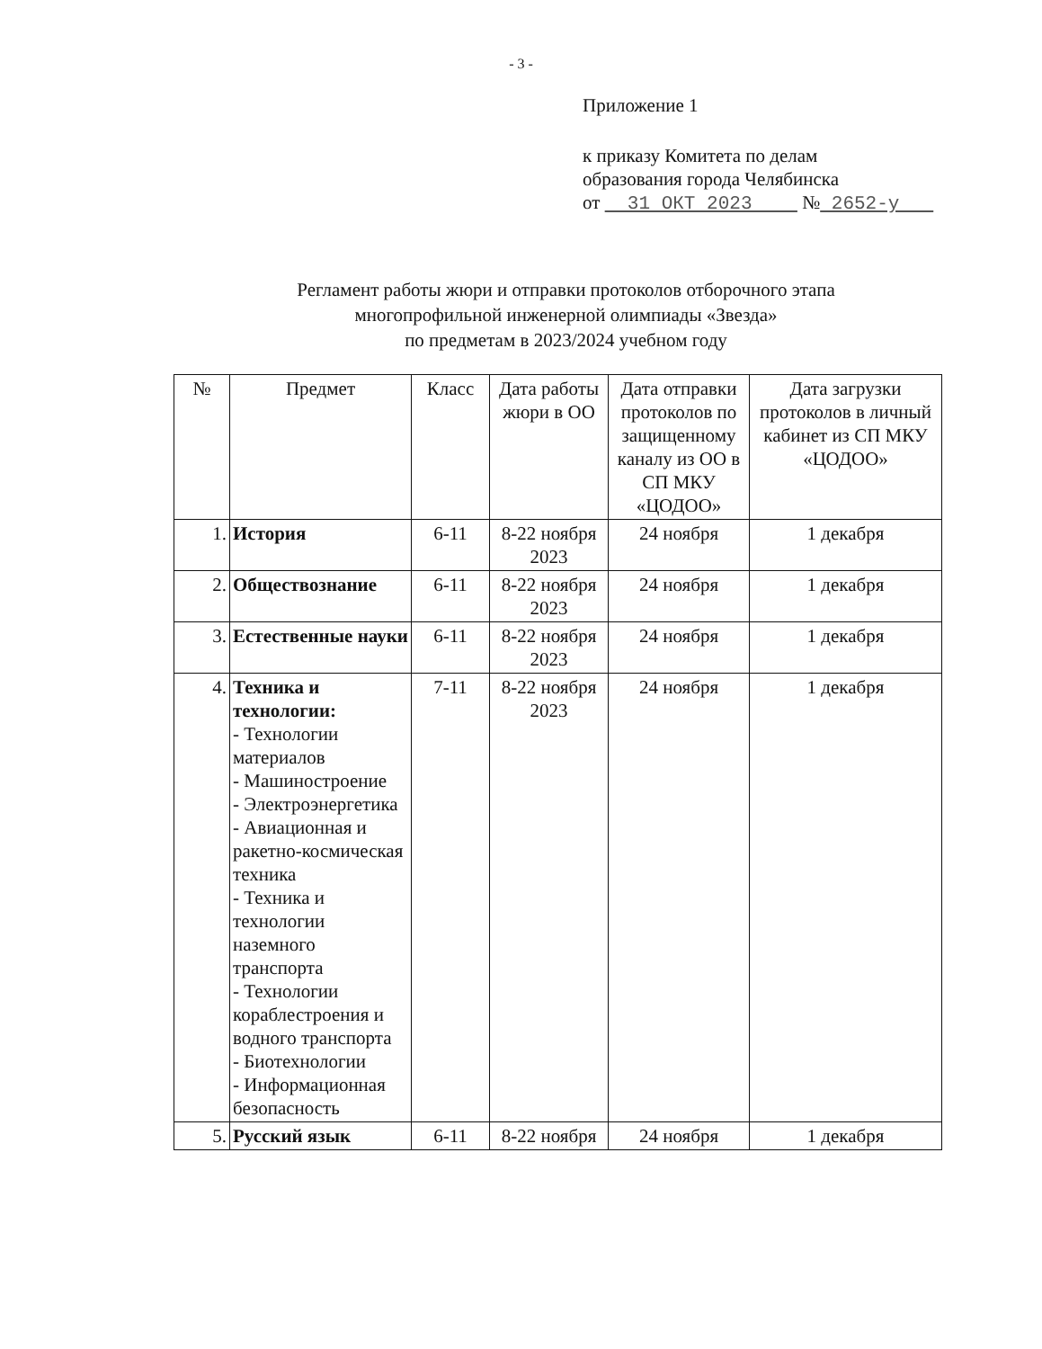- 3 -
Приложение 1
к приказу Комитета по делам
образования города Челябинска
от 31 ОКТ 2023 № 2652-у
Регламент работы жюри и отправки протоколов отборочного этапа
многопрофильной инженерной олимпиады «Звезда»
по предметам в 2023/2024 учебном году
| № | Предмет | Класс | Дата работы жюри в ОО | Дата отправки протоколов по защищенному каналу из ОО в СП МКУ «ЦОДОО» | Дата загрузки протоколов в личный кабинет из СП МКУ «ЦОДОО» |
| --- | --- | --- | --- | --- | --- |
| 1. | История | 6-11 | 8-22 ноября 2023 | 24 ноября | 1 декабря |
| 2. | Обществознание | 6-11 | 8-22 ноября 2023 | 24 ноября | 1 декабря |
| 3. | Естественные науки | 6-11 | 8-22 ноября 2023 | 24 ноября | 1 декабря |
| 4. | Техника и технологии: - Технологии материалов - Машиностроение - Электроэнергетика - Авиационная и ракетно-космическая техника - Техника и технологии наземного транспорта - Технологии кораблестроения и водного транспорта - Биотехнологии - Информационная безопасность | 7-11 | 8-22 ноября 2023 | 24 ноября | 1 декабря |
| 5. | Русский язык | 6-11 | 8-22 ноября | 24 ноября | 1 декабря |